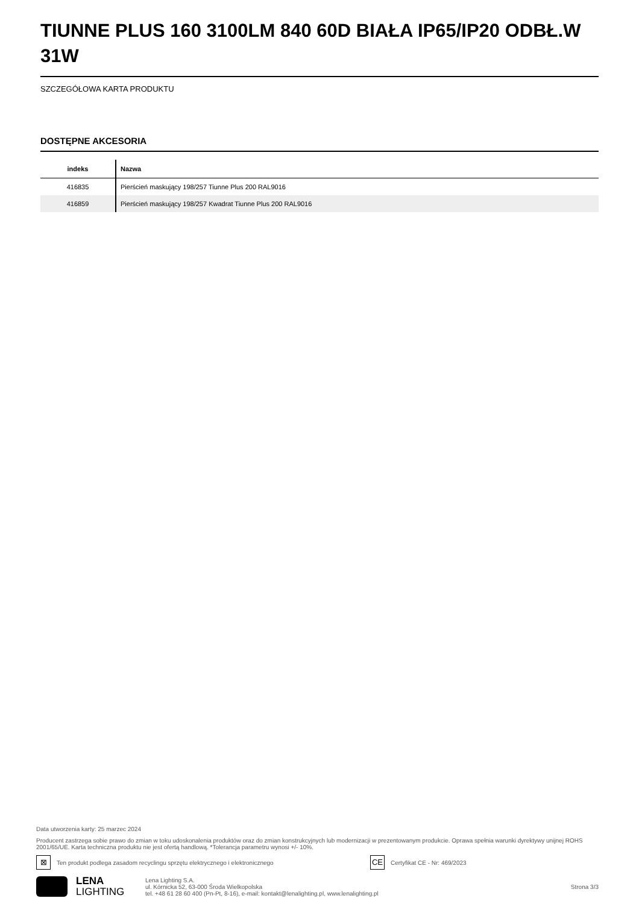TIUNNE PLUS 160 3100LM 840 60D BIAŁA IP65/IP20 ODBŁ.W 31W
SZCZEGÓŁOWA KARTA PRODUKTU
DOSTĘPNE AKCESORIA
| indeks | Nazwa |
| --- | --- |
| 416835 | Pierścień maskujący 198/257 Tiunne Plus 200 RAL9016 |
| 416859 | Pierścień maskujący 198/257 Kwadrat Tiunne Plus 200 RAL9016 |
Data utworzenia karty: 25 marzec 2024
Producent zastrzega sobie prawo do zmian w toku udoskonalenia produktów oraz do zmian konstrukcyjnych lub modernizacji w prezentowanym produkcie. Oprawa spełnia warunki dyrektywy unijnej ROHS 2001/65/UE. Karta techniczna produktu nie jest ofertą handlową. *Tolerancja parametru wynosi +/- 10%.
⊠ Ten produkt podlega zasadom recyclingu sprzętu elektrycznego i elektronicznego CE Certyfikat CE - Nr: 469/2023
LENA
LIGHTING
Lena Lighting S.A.
ul. Kórnicka 52, 63-000 Środa Wielkopolska
tel. +48 61 28 60 400 (Pn-Pt, 8-16), e-mail: kontakt@lenalighting.pl, www.lenalighting.pl
Strona 3/3